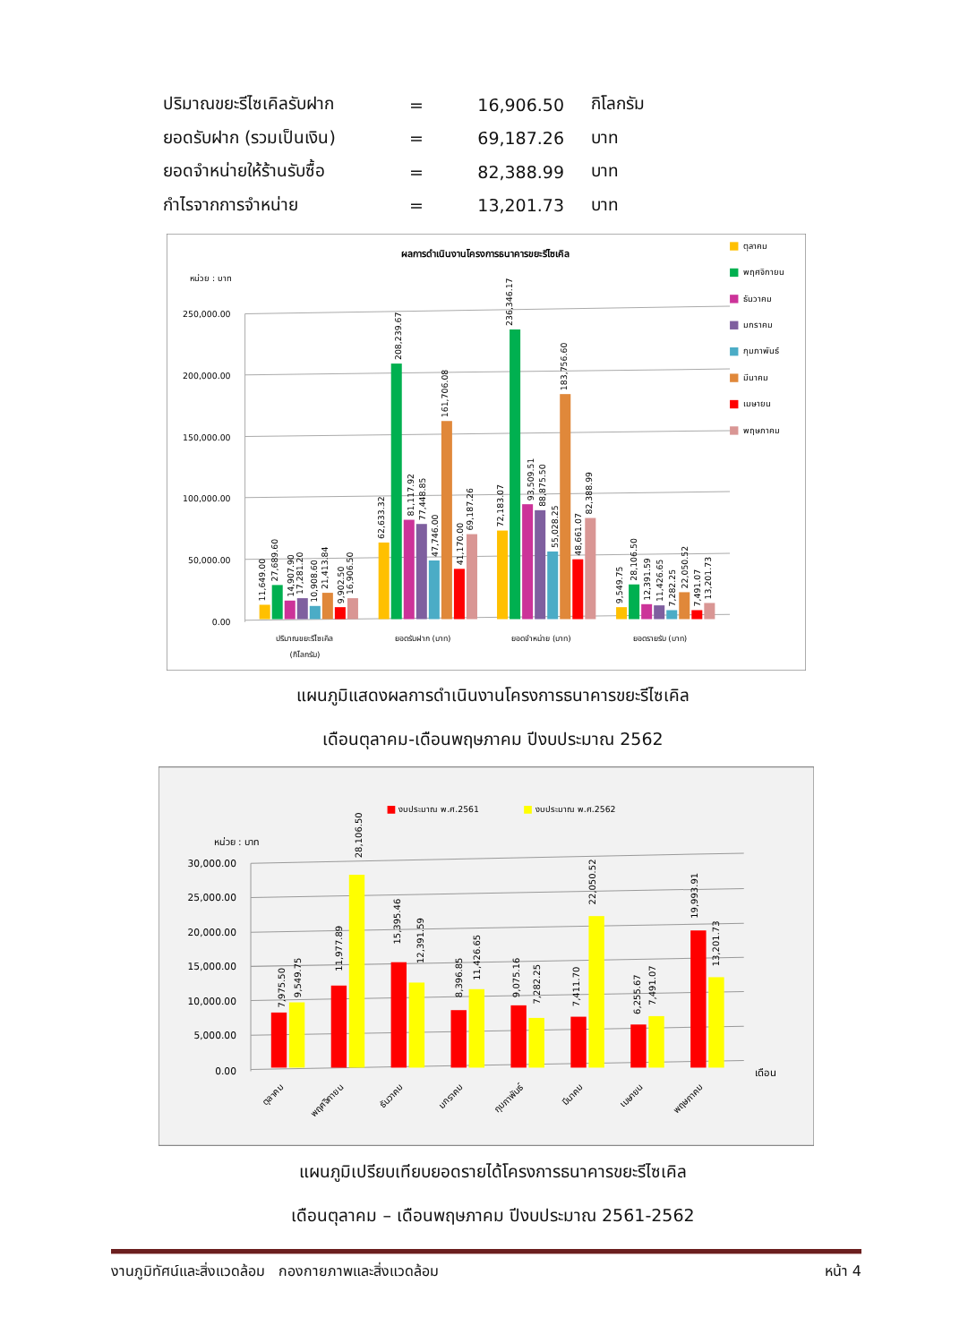| ปริมาณขยะรีไซเคิลรับฝาก | = | 16,906.50 | กิโลกรัม |
| ยอดรับฝาก (รวมเป็นเงิน) | = | 69,187.26 | บาท |
| ยอดจำหน่ายให้ร้านรับซื้อ | = | 82,388.99 | บาท |
| กำไรจากการจำหน่าย | = | 13,201.73 | บาท |
ผลการดำเนินงานโครงการธนาคารขยะรีไซเคิล
หน่วย : บาท
250,000.00
200,000.00
150,000.00
100,000.00
50,000.00
0.00
ปริมาณขยะรีไซเคิล
(กิโลกรัม)
ยอดรับฝาก (บาท)
ยอดจำหน่าย (บาท)
ยอดรายรับ (บาท)
11,649.00
27,689.60
14,907.90
17,281.20
10,908.60
21,413.84
9,902.50
16,906.50
62,633.32
208,239.67
81,117.92
77,448.85
47,746.00
161,706.08
41,170.00
69,187.26
72,183.07
236,346.17
93,509.51
88,875.50
55,028.25
183,756.60
48,661.07
82,388.99
9,549.75
28,106.50
12,391.59
11,426.65
7,282.25
22,050.52
7,491.07
13,201.73
ตุลาคม
พฤศจิกายน
ธันวาคม
มกราคม
กุมภาพันธ์
มีนาคม
เมษายน
พฤษภาคม
แผนภูมิแสดงผลการดำเนินงานโครงการธนาคารขยะรีไซเคิล
เดือนตุลาคม-เดือนพฤษภาคม ปีงบประมาณ 2562
งบประมาณ พ.ศ.2561
งบประมาณ พ.ศ.2562
หน่วย : บาท
30,000.00
25,000.00
20,000.00
15,000.00
10,000.00
5,000.00
0.00
เดือน
7,975.50
9,549.75
11,977.89
28,106.50
15,395.46
12,391.59
8,396.85
11,426.65
9,075.16
7,282.25
7,411.70
22,050.52
6,255.67
7,491.07
19,993.91
13,201.73
ตุลาคม
พฤศจิกายน
ธันวาคม
มกราคม
กุมภาพันธ์
มีนาคม
เมษายน
พฤษภาคม
แผนภูมิเปรียบเทียบยอดรายได้โครงการธนาคารขยะรีไซเคิล
เดือนตุลาคม – เดือนพฤษภาคม ปีงบประมาณ 2561-2562
งานภูมิทัศน์และสิ่งแวดล้อม กองกายภาพและสิ่งแวดล้อม หน้า 4